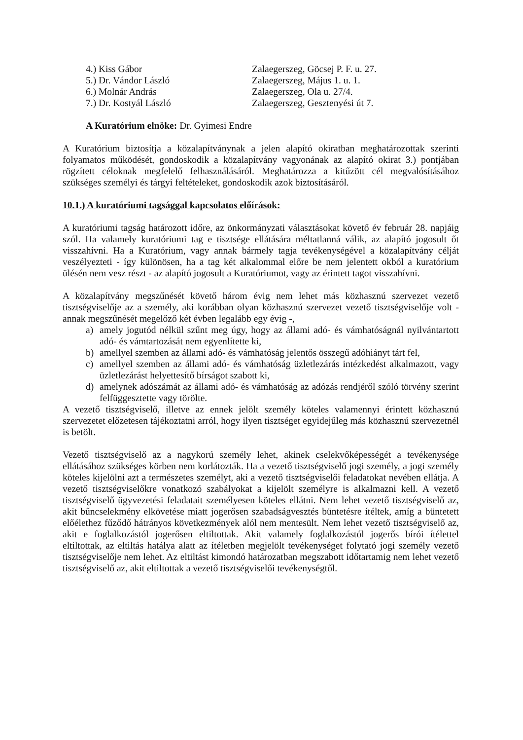| 4.) Kiss Gábor | Zalaegerszeg, Göcsej P. F. u. 27. |
| 5.) Dr. Vándor László | Zalaegerszeg, Május 1. u. 1. |
| 6.) Molnár András | Zalaegerszeg, Ola u. 27/4. |
| 7.) Dr. Kostyál László | Zalaegerszeg, Gesztenyési út 7. |
A Kuratórium elnöke: Dr. Gyimesi Endre
A Kuratórium biztosítja a közalapítványnak a jelen alapító okiratban meghatározottak szerinti folyamatos működését, gondoskodik a közalapítvány vagyonának az alapító okirat 3.) pontjában rögzített céloknak megfelelő felhasználásáról. Meghatározza a kitűzött cél megvalósításához szükséges személyi és tárgyi feltételeket, gondoskodik azok biztosításáról.
10.1.) A kuratóriumi tagsággal kapcsolatos előírások:
A kuratóriumi tagság határozott időre, az önkormányzati választásokat követő év február 28. napjáig szól. Ha valamely kuratóriumi tag e tisztsége ellátására méltatlanná válik, az alapító jogosult őt visszahívni. Ha a Kuratórium, vagy annak bármely tagja tevékenységével a közalapítvány célját veszélyezteti - így különösen, ha a tag két alkalommal előre be nem jelentett okból a kuratórium ülésén nem vesz részt - az alapító jogosult a Kuratóriumot, vagy az érintett tagot visszahívni.
A közalapítvány megszűnését követő három évig nem lehet más közhasznú szervezet vezető tisztségviselője az a személy, aki korábban olyan közhasznú szervezet vezető tisztségviselője volt - annak megszűnését megelőző két évben legalább egy évig -,
a) amely jogutód nélkül szűnt meg úgy, hogy az állami adó- és vámhatóságnál nyilvántartott adó- és vámtartozását nem egyenlítette ki,
b) amellyel szemben az állami adó- és vámhatóság jelentős összegű adóhiányt tárt fel,
c) amellyel szemben az állami adó- és vámhatóság üzletlezárás intézkedést alkalmazott, vagy üzletlezárást helyettesítő bírságot szabott ki,
d) amelynek adószámát az állami adó- és vámhatóság az adózás rendjéről szóló törvény szerint felfüggesztette vagy törölte.
A vezető tisztségviselő, illetve az ennek jelölt személy köteles valamennyi érintett közhasznú szervezetet előzetesen tájékoztatni arról, hogy ilyen tisztséget egyidejűleg más közhasznú szervezetnél is betölt.
Vezető tisztségviselő az a nagykorú személy lehet, akinek cselekvőképességét a tevékenysége ellátásához szükséges körben nem korlátozták. Ha a vezető tisztségviselő jogi személy, a jogi személy köteles kijelölni azt a természetes személyt, aki a vezető tisztségviselői feladatokat nevében ellátja. A vezető tisztségviselőkre vonatkozó szabályokat a kijelölt személyre is alkalmazni kell. A vezető tisztségviselő ügyvezetési feladatait személyesen köteles ellátni. Nem lehet vezető tisztségviselő az, akit bűncselekmény elkövetése miatt jogerősen szabadságvesztés büntetésre ítéltek, amíg a büntetett előélethez fűződő hátrányos következmények alól nem mentesült. Nem lehet vezető tisztségviselő az, akit e foglalkozástól jogerősen eltiltottak. Akit valamely foglalkozástól jogerős bírói ítélettel eltiltottak, az eltiltás hatálya alatt az ítéletben megjelölt tevékenységet folytató jogi személy vezető tisztségviselője nem lehet. Az eltiltást kimondó határozatban megszabott időtartamig nem lehet vezető tisztségviselő az, akit eltiltottak a vezető tisztségviselői tevékenységtől.